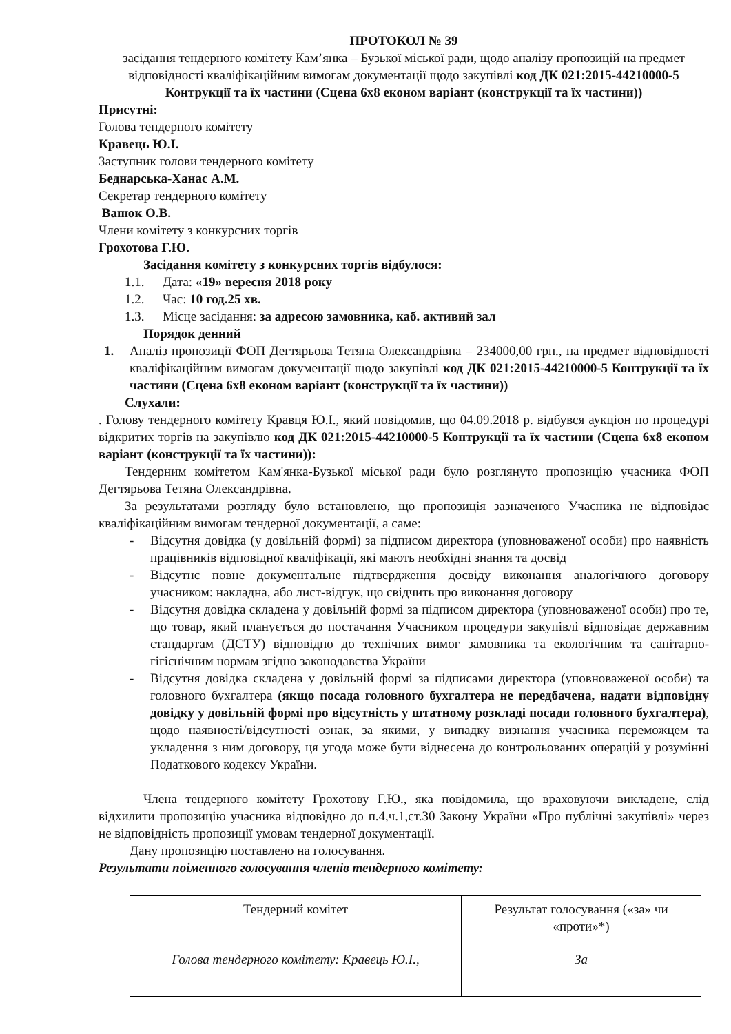ПРОТОКОЛ № 39
засідання тендерного комітету Кам’янка – Бузької міської ради, щодо аналізу пропозицій на предмет відповідності кваліфікаційним вимогам документації щодо закупівлі код ДК 021:2015-44210000-5 Контрукції та їх частини (Сцена 6х8 економ варіант (конструкції та їх частини))
Присутні:
Голова тендерного комітету
Кравець Ю.І.
Заступник голови тендерного комітету
Беднарська-Ханас А.М.
Секретар тендерного комітету
Ванюк О.В.
Члени комітету з конкурсних торгів
Грохотова Г.Ю.
Засідання комітету з конкурсних торгів відбулося:
1.1. Дата: «19» вересня 2018 року
1.2. Час: 10 год.25 хв.
1.3. Місце засідання: за адресою замовника, каб. активий зал
Порядок денний
1. Аналіз пропозиції ФОП Дегтярьова Тетяна Олександрівна – 234000,00 грн., на предмет відповідності кваліфікаційним вимогам документації щодо закупівлі код ДК 021:2015-44210000-5 Контрукції та їх частини (Сцена 6х8 економ варіант (конструкції та їх частини))
Слухали:
. Голову тендерного комітету Кравця Ю.І., який повідомив, що 04.09.2018 р. відбувся аукціон по процедурі відкритих торгів на закупівлю код ДК 021:2015-44210000-5 Контрукції та їх частини (Сцена 6х8 економ варіант (конструкції та їх частини)):
Тендерним комітетом Кам'янка-Бузької міської ради було розглянуто пропозицію учасника ФОП Дегтярьова Тетяна Олександрівна.
За результатами розгляду було встановлено, що пропозиція зазначеного Учасника не відповідає кваліфікаційним вимогам тендерної документації, а саме:
- Відсутня довідка (у довільній формі) за підписом директора (уповноваженої особи) про наявність працівників відповідної кваліфікації, які мають необхідні знання та досвід
- Відсутнє повне документальне підтвердження досвіду виконання аналогічного договору учасником: накладна, або лист-відгук, що свідчить про виконання договору
- Відсутня довідка складена у довільній формі за підписом директора (уповноваженої особи) про те, що товар, який планується до постачання Учасником процедури закупівлі відповідає державним стандартам (ДСТУ) відповідно до технічних вимог замовника та екологічним та санітарно-гігієнічним нормам згідно законодавства України
- Відсутня довідка складена у довільній формі за підписами директора (уповноваженої особи) та головного бухгалтера (якщо посада головного бухгалтера не передбачена, надати відповідну довідку у довільній формі про відсутність у штатному розкладі посади головного бухгалтера), щодо наявності/відсутності ознак, за якими, у випадку визнання учасника переможцем та укладення з ним договору, ця угода може бути віднесена до контрольованих операцій у розумінні Податкового кодексу України.
Члена тендерного комітету Грохотову Г.Ю., яка повідомила, що враховуючи викладене, слід відхилити пропозицію учасника відповідно до п.4,ч.1,ст.30 Закону України «Про публічні закупівлі» через не відповідність пропозиції умовам тендерної документації.
Дану пропозицію поставлено на голосування.
Результати поіменного голосування членів тендерного комітету:
| Тендерний комітет | Результат голосування («за» чи «проти»*) |
| Голова тендерного комітету: Кравець Ю.І., | За |